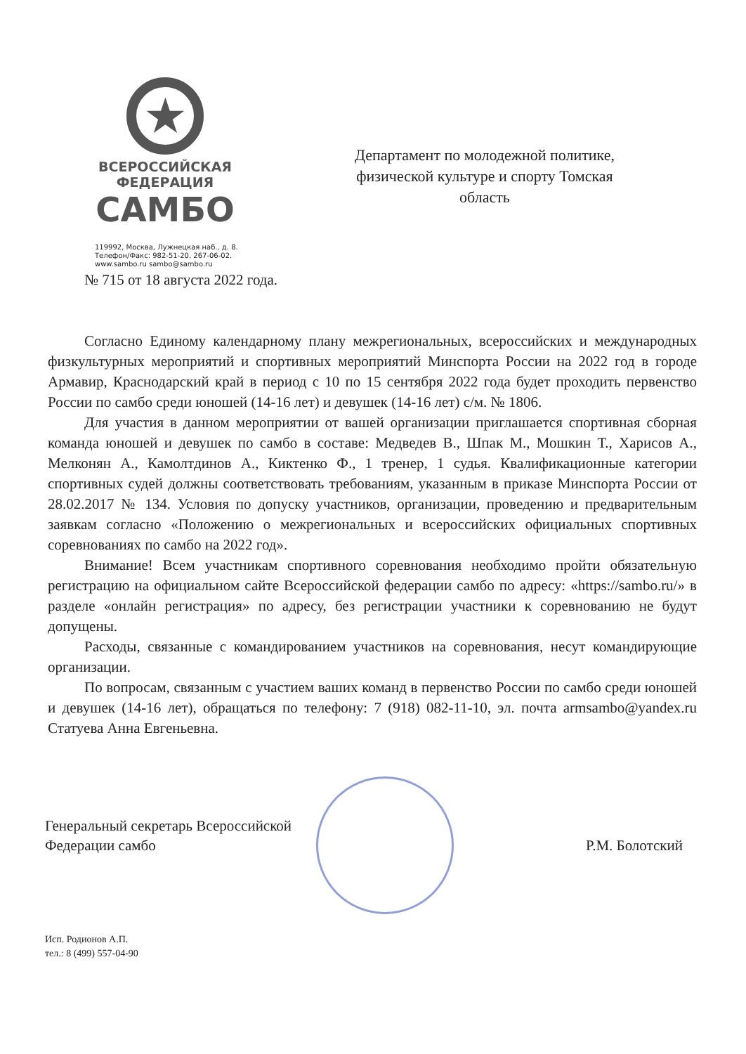★
ВСЕРОССИЙСКАЯ
ФЕДЕРАЦИЯ
САМБО
119992, Москва, Лужнецкая наб., д. 8.
Телефон/Факс: 982-51-20, 267-06-02.
www.sambo.ru sambo@sambo.ru
Департамент по молодежной политике, физической культуре и спорту Томская область
№ 715 от 18 августа 2022 года.
Согласно Единому календарному плану межрегиональных, всероссийских и международных физкультурных мероприятий и спортивных мероприятий Минспорта России на 2022 год в городе Армавир, Краснодарский край в период с 10 по 15 сентября 2022 года будет проходить первенство России по самбо среди юношей (14-16 лет) и девушек (14-16 лет) с/м. № 1806.
Для участия в данном мероприятии от вашей организации приглашается спортивная сборная команда юношей и девушек по самбо в составе: Медведев В., Шпак М., Мошкин Т., Харисов А., Мелконян А., Камолтдинов А., Киктенко Ф., 1 тренер, 1 судья. Квалификационные категории спортивных судей должны соответствовать требованиям, указанным в приказе Минспорта России от 28.02.2017 № 134. Условия по допуску участников, организации, проведению и предварительным заявкам согласно «Положению о межрегиональных и всероссийских официальных спортивных соревнованиях по самбо на 2022 год».
Внимание! Всем участникам спортивного соревнования необходимо пройти обязательную регистрацию на официальном сайте Всероссийской федерации самбо по адресу: «https://sambo.ru/» в разделе «онлайн регистрация» по адресу, без регистрации участники к соревнованию не будут допущены.
Расходы, связанные с командированием участников на соревнования, несут командирующие организации.
По вопросам, связанным с участием ваших команд в первенство России по самбо среди юношей и девушек (14-16 лет), обращаться по телефону: 7 (918) 082-11-10, эл. почта armsambo@yandex.ru Статуева Анна Евгеньевна.
Генеральный секретарь Всероссийской
Федерации самбо
Р.М. Болотский
Исп. Родионов А.П.
тел.: 8 (499) 557-04-90